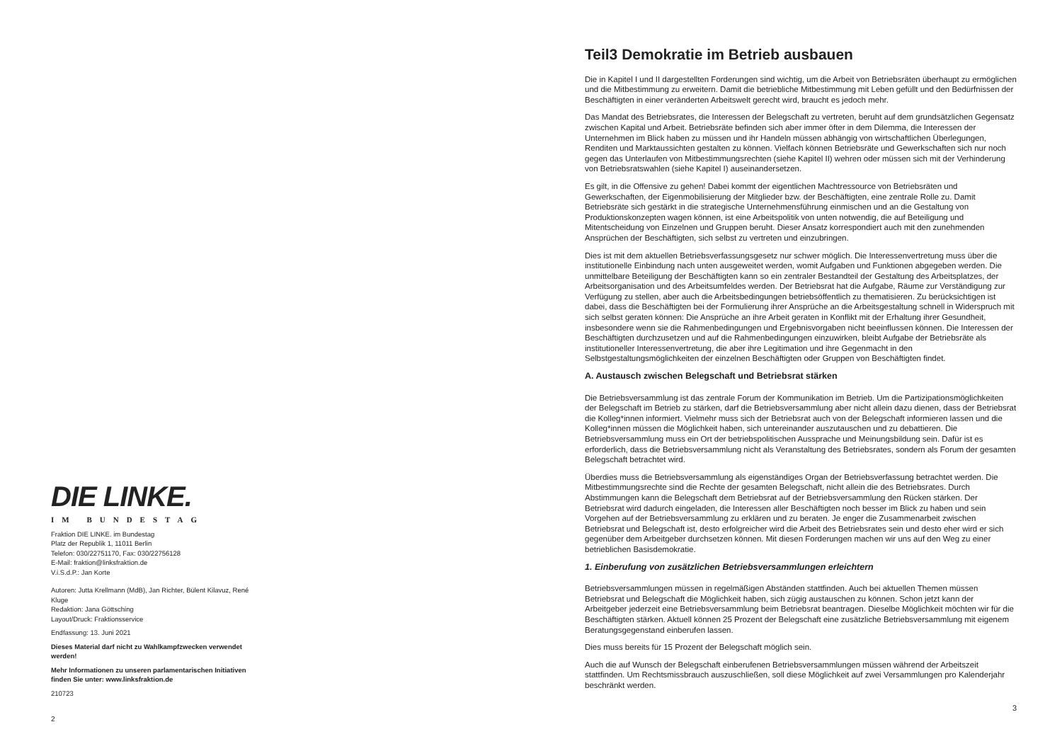DIE LINKE.
IM BUNDESTAG
Fraktion DIE LINKE. im Bundestag
Platz der Republik 1, 11011 Berlin
Telefon: 030/22751170, Fax: 030/22756128
E-Mail: fraktion@linksfraktion.de
V.i.S.d.P.: Jan Korte
Autoren: Jutta Krellmann (MdB), Jan Richter, Bülent Kilavuz, René Kluge
Redaktion: Jana Göttsching
Layout/Druck: Fraktionsservice
Endfassung: 13. Juni 2021
Dieses Material darf nicht zu Wahlkampfzwecken verwendet werden!
Mehr Informationen zu unseren parlamentarischen Initiativen finden Sie unter: www.linksfraktion.de
210723
2
Teil3 Demokratie im Betrieb ausbauen
Die in Kapitel I und II dargestellten Forderungen sind wichtig, um die Arbeit von Betriebsräten überhaupt zu ermöglichen und die Mitbestimmung zu erweitern. Damit die betriebliche Mitbestimmung mit Leben gefüllt und den Bedürfnissen der Beschäftigten in einer veränderten Arbeitswelt gerecht wird, braucht es jedoch mehr.
Das Mandat des Betriebsrates, die Interessen der Belegschaft zu vertreten, beruht auf dem grundsätzlichen Gegensatz zwischen Kapital und Arbeit. Betriebsräte befinden sich aber immer öfter in dem Dilemma, die Interessen der Unternehmen im Blick haben zu müssen und ihr Handeln müssen abhängig von wirtschaftlichen Überlegungen, Renditen und Marktaussichten gestalten zu können. Vielfach können Betriebsräte und Gewerkschaften sich nur noch gegen das Unterlaufen von Mitbestimmungsrechten (siehe Kapitel II) wehren oder müssen sich mit der Verhinderung von Betriebsratswahlen (siehe Kapitel I) auseinandersetzen.
Es gilt, in die Offensive zu gehen! Dabei kommt der eigentlichen Machtressource von Betriebsräten und Gewerkschaften, der Eigenmobilisierung der Mitglieder bzw. der Beschäftigten, eine zentrale Rolle zu. Damit Betriebsräte sich gestärkt in die strategische Unternehmensführung einmischen und an die Gestaltung von Produktionskonzepten wagen können, ist eine Arbeitspolitik von unten notwendig, die auf Beteiligung und Mitentscheidung von Einzelnen und Gruppen beruht. Dieser Ansatz korrespondiert auch mit den zunehmenden Ansprüchen der Beschäftigten, sich selbst zu vertreten und einzubringen.
Dies ist mit dem aktuellen Betriebsverfassungsgesetz nur schwer möglich. Die Interessenvertretung muss über die institutionelle Einbindung nach unten ausgeweitet werden, womit Aufgaben und Funktionen abgegeben werden. Die unmittelbare Beteiligung der Beschäftigten kann so ein zentraler Bestandteil der Gestaltung des Arbeitsplatzes, der Arbeitsorganisation und des Arbeitsumfeldes werden. Der Betriebsrat hat die Aufgabe, Räume zur Verständigung zur Verfügung zu stellen, aber auch die Arbeitsbedingungen betriebsöffentlich zu thematisieren. Zu berücksichtigen ist dabei, dass die Beschäftigten bei der Formulierung ihrer Ansprüche an die Arbeitsgestaltung schnell in Widerspruch mit sich selbst geraten können: Die Ansprüche an ihre Arbeit geraten in Konflikt mit der Erhaltung ihrer Gesundheit, insbesondere wenn sie die Rahmenbedingungen und Ergebnisvorgaben nicht beeinflussen können. Die Interessen der Beschäftigten durchzusetzen und auf die Rahmenbedingungen einzuwirken, bleibt Aufgabe der Betriebsräte als institutioneller Interessenvertretung, die aber ihre Legitimation und ihre Gegenmacht in den Selbstgestaltungsmöglichkeiten der einzelnen Beschäftigten oder Gruppen von Beschäftigten findet.
A. Austausch zwischen Belegschaft und Betriebsrat stärken
Die Betriebsversammlung ist das zentrale Forum der Kommunikation im Betrieb. Um die Partizipationsmöglichkeiten der Belegschaft im Betrieb zu stärken, darf die Betriebsversammlung aber nicht allein dazu dienen, dass der Betriebsrat die Kolleg*innen informiert. Vielmehr muss sich der Betriebsrat auch von der Belegschaft informieren lassen und die Kolleg*innen müssen die Möglichkeit haben, sich untereinander auszutauschen und zu debattieren. Die Betriebsversammlung muss ein Ort der betriebspolitischen Aussprache und Meinungsbildung sein. Dafür ist es erforderlich, dass die Betriebsversammlung nicht als Veranstaltung des Betriebsrates, sondern als Forum der gesamten Belegschaft betrachtet wird.
Überdies muss die Betriebsversammlung als eigenständiges Organ der Betriebsverfassung betrachtet werden. Die Mitbestimmungsrechte sind die Rechte der gesamten Belegschaft, nicht allein die des Betriebsrates. Durch Abstimmungen kann die Belegschaft dem Betriebsrat auf der Betriebsversammlung den Rücken stärken. Der Betriebsrat wird dadurch eingeladen, die Interessen aller Beschäftigten noch besser im Blick zu haben und sein Vorgehen auf der Betriebsversammlung zu erklären und zu beraten. Je enger die Zusammenarbeit zwischen Betriebsrat und Belegschaft ist, desto erfolgreicher wird die Arbeit des Betriebsrates sein und desto eher wird er sich gegenüber dem Arbeitgeber durchsetzen können. Mit diesen Forderungen machen wir uns auf den Weg zu einer betrieblichen Basisdemokratie.
1. Einberufung von zusätzlichen Betriebsversammlungen erleichtern
Betriebsversammlungen müssen in regelmäßigen Abständen stattfinden. Auch bei aktuellen Themen müssen Betriebsrat und Belegschaft die Möglichkeit haben, sich zügig austauschen zu können. Schon jetzt kann der Arbeitgeber jederzeit eine Betriebsversammlung beim Betriebsrat beantragen. Dieselbe Möglichkeit möchten wir für die Beschäftigten stärken. Aktuell können 25 Prozent der Belegschaft eine zusätzliche Betriebsversammlung mit eigenem Beratungsgegenstand einberufen lassen.
Dies muss bereits für 15 Prozent der Belegschaft möglich sein.
Auch die auf Wunsch der Belegschaft einberufenen Betriebsversammlungen müssen während der Arbeitszeit stattfinden. Um Rechtsmissbrauch auszuschließen, soll diese Möglichkeit auf zwei Versammlungen pro Kalenderjahr beschränkt werden.
3